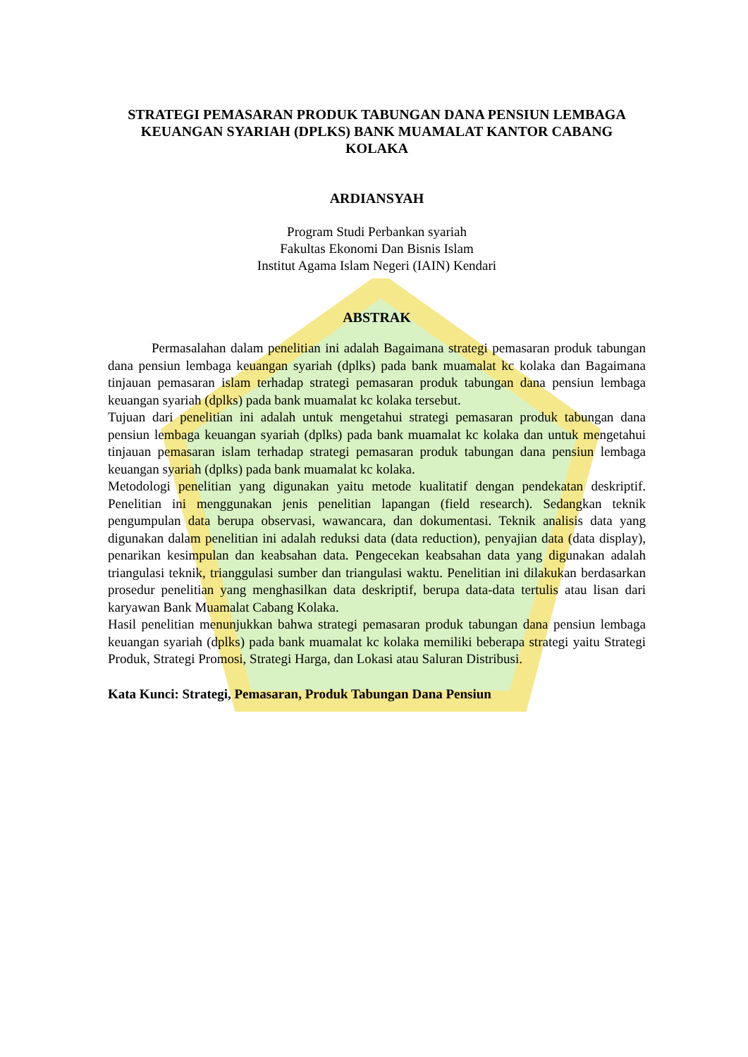STRATEGI PEMASARAN PRODUK TABUNGAN DANA PENSIUN LEMBAGA KEUANGAN SYARIAH (DPLKS) BANK MUAMALAT KANTOR CABANG KOLAKA
ARDIANSYAH
Program Studi Perbankan syariah
Fakultas Ekonomi Dan Bisnis Islam
Institut Agama Islam Negeri (IAIN) Kendari
ABSTRAK
Permasalahan dalam penelitian ini adalah Bagaimana strategi pemasaran produk tabungan dana pensiun lembaga keuangan syariah (dplks) pada bank muamalat kc kolaka dan Bagaimana tinjauan pemasaran islam terhadap strategi pemasaran produk tabungan dana pensiun lembaga keuangan syariah (dplks) pada bank muamalat kc kolaka tersebut.
Tujuan dari penelitian ini adalah untuk mengetahui strategi pemasaran produk tabungan dana pensiun lembaga keuangan syariah (dplks) pada bank muamalat kc kolaka dan untuk mengetahui tinjauan pemasaran islam terhadap strategi pemasaran produk tabungan dana pensiun lembaga keuangan syariah (dplks) pada bank muamalat kc kolaka.
Metodologi penelitian yang digunakan yaitu metode kualitatif dengan pendekatan deskriptif. Penelitian ini menggunakan jenis penelitian lapangan (field research). Sedangkan teknik pengumpulan data berupa observasi, wawancara, dan dokumentasi. Teknik analisis data yang digunakan dalam penelitian ini adalah reduksi data (data reduction), penyajian data (data display), penarikan kesimpulan dan keabsahan data. Pengecekan keabsahan data yang digunakan adalah triangulasi teknik, trianggulasi sumber dan triangulasi waktu. Penelitian ini dilakukan berdasarkan prosedur penelitian yang menghasilkan data deskriptif, berupa data-data tertulis atau lisan dari karyawan Bank Muamalat Cabang Kolaka.
Hasil penelitian menunjukkan bahwa strategi pemasaran produk tabungan dana pensiun lembaga keuangan syariah (dplks) pada bank muamalat kc kolaka memiliki beberapa strategi yaitu Strategi Produk, Strategi Promosi, Strategi Harga, dan Lokasi atau Saluran Distribusi.
Kata Kunci: Strategi, Pemasaran, Produk Tabungan Dana Pensiun